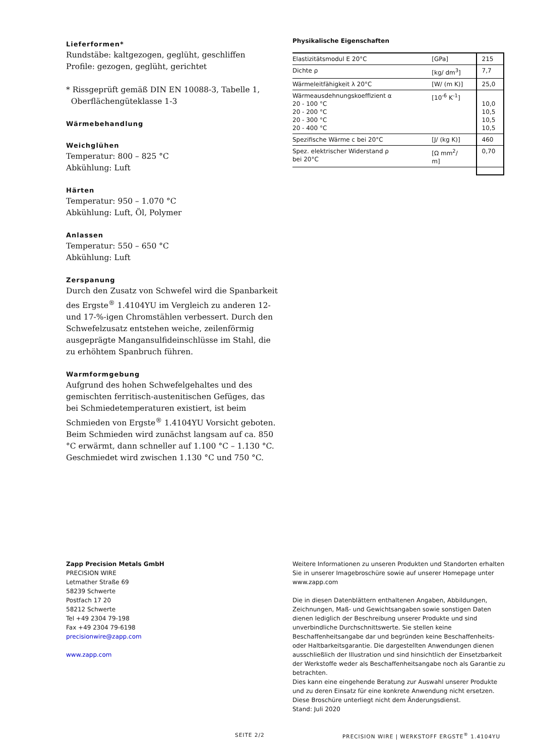Lieferformen*
Rundstäbe: kaltgezogen, geglüht, geschliffen
Profile: gezogen, geglüht, gerichtet
* Rissgeprüft gemäß DIN EN 10088-3, Tabelle 1,
Oberflächengüteklasse 1-3
Wärmebehandlung
Weichglühen
Temperatur: 800 – 825 °C
Abkühlung: Luft
Härten
Temperatur: 950 – 1.070 °C
Abkühlung: Luft, Öl, Polymer
Anlassen
Temperatur: 550 – 650 °C
Abkühlung: Luft
Zerspanung
Durch den Zusatz von Schwefel wird die Spanbarkeit des Ergste<sup>®</sup> 1.4104YU im Vergleich zu anderen 12- und 17-%-igen Chromstählen verbessert. Durch den Schwefelzusatz entstehen weiche, zeilenförmig ausgeprägte Mangansulfideinschlüsse im Stahl, die zu erhöhtem Spanbruch führen.
Warmformgebung
Aufgrund des hohen Schwefelgehaltes und des gemischten ferritisch-austenitischen Gefüges, das bei Schmiedetemperaturen existiert, ist beim Schmieden von Ergste<sup>®</sup> 1.4104YU Vorsicht geboten. Beim Schmieden wird zunächst langsam auf ca. 850 °C erwärmt, dann schneller auf 1.100 °C – 1.130 °C. Geschmiedet wird zwischen 1.130 °C und 750 °C.
Physikalische Eigenschaften
| Elastizitätsmodul E 20°C | [GPa] | 215 |
| Dichte ρ | [kg/ dm<sup>3</sup>] | 7,7 |
| Wärmeleitfähigkeit λ 20°C | [W/ (m K)] | 25,0 |
| Wärmeausdehnungskoeffizient α 20 - 100 °C 20 - 200 °C 20 - 300 °C 20 - 400 °C | [10<sup>-6</sup> K<sup>-1</sup>] | 10,0 10,5 10,5 10,5 |
| Spezifische Wärme c bei 20°C | [J/ (kg K)] | 460 |
| Spez. elektrischer Widerstand ρ bei 20°C | [Ω mm<sup>2</sup>/ m] | 0,70 |
Zapp Precision Metals GmbH
PRECISION WIRE
Letmather Straße 69
58239 Schwerte
Postfach 17 20
58212 Schwerte
Tel +49 2304 79-198
Fax +49 2304 79-6198
precisionwire@zapp.com
www.zapp.com
Weitere Informationen zu unseren Produkten und Standorten erhalten Sie in unserer Imagebroschüre sowie auf unserer Homepage unter www.zapp.com
Die in diesen Datenblättern enthaltenen Angaben, Abbildungen, Zeichnungen, Maß- und Gewichtsangaben sowie sonstigen Daten dienen lediglich der Beschreibung unserer Produkte und sind unverbindliche Durchschnittswerte. Sie stellen keine Beschaffenheitsangabe dar und begründen keine Beschaffenheits- oder Haltbarkeitsgarantie. Die dargestellten Anwendungen dienen ausschließlich der Illustration und sind hinsichtlich der Einsetzbarkeit der Werkstoffe weder als Beschaffenheitsangabe noch als Garantie zu betrachten.
Dies kann eine eingehende Beratung zur Auswahl unserer Produkte und zu deren Einsatz für eine konkrete Anwendung nicht ersetzen. Diese Broschüre unterliegt nicht dem Änderungsdienst.
Stand: Juli 2020
SEITE 2/2
PRECISION WIRE | WERKSTOFF ERGSTE<sup>®</sup> 1.4104YU